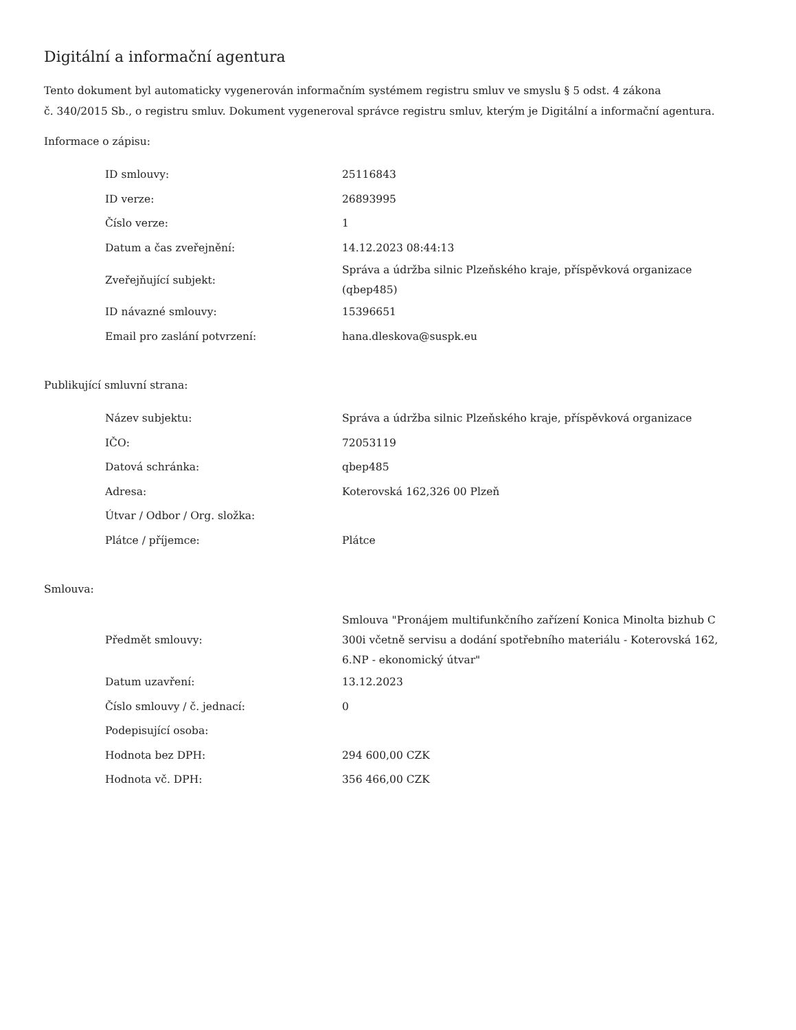Digitální a informační agentura
Tento dokument byl automaticky vygenerován informačním systémem registru smluv ve smyslu § 5 odst. 4 zákona
č. 340/2015 Sb., o registru smluv. Dokument vygeneroval správce registru smluv, kterým je Digitální a informační agentura.
Informace o zápisu:
| ID smlouvy: | 25116843 |
| ID verze: | 26893995 |
| Číslo verze: | 1 |
| Datum a čas zveřejnění: | 14.12.2023 08:44:13 |
| Zveřejňující subjekt: | Správa a údržba silnic Plzeňského kraje, příspěvková organizace (qbep485) |
| ID návazné smlouvy: | 15396651 |
| Email pro zaslání potvrzení: | hana.dleskova@suspk.eu |
Publikující smluvní strana:
| Název subjektu: | Správa a údržba silnic Plzeňského kraje, příspěvková organizace |
| IČO: | 72053119 |
| Datová schránka: | qbep485 |
| Adresa: | Koterovská 162,326 00 Plzeň |
| Útvar / Odbor / Org. složka: | |
| Plátce / příjemce: | Plátce |
Smlouva:
| Předmět smlouvy: | Smlouva "Pronájem multifunkčního zařízení Konica Minolta bizhub C 300i včetně servisu a dodání spotřebního materiálu - Koterovská 162, 6.NP - ekonomický útvar" |
| Datum uzavření: | 13.12.2023 |
| Číslo smlouvy / č. jednací: | 0 |
| Podepisující osoba: | |
| Hodnota bez DPH: | 294 600,00 CZK |
| Hodnota vč. DPH: | 356 466,00 CZK |